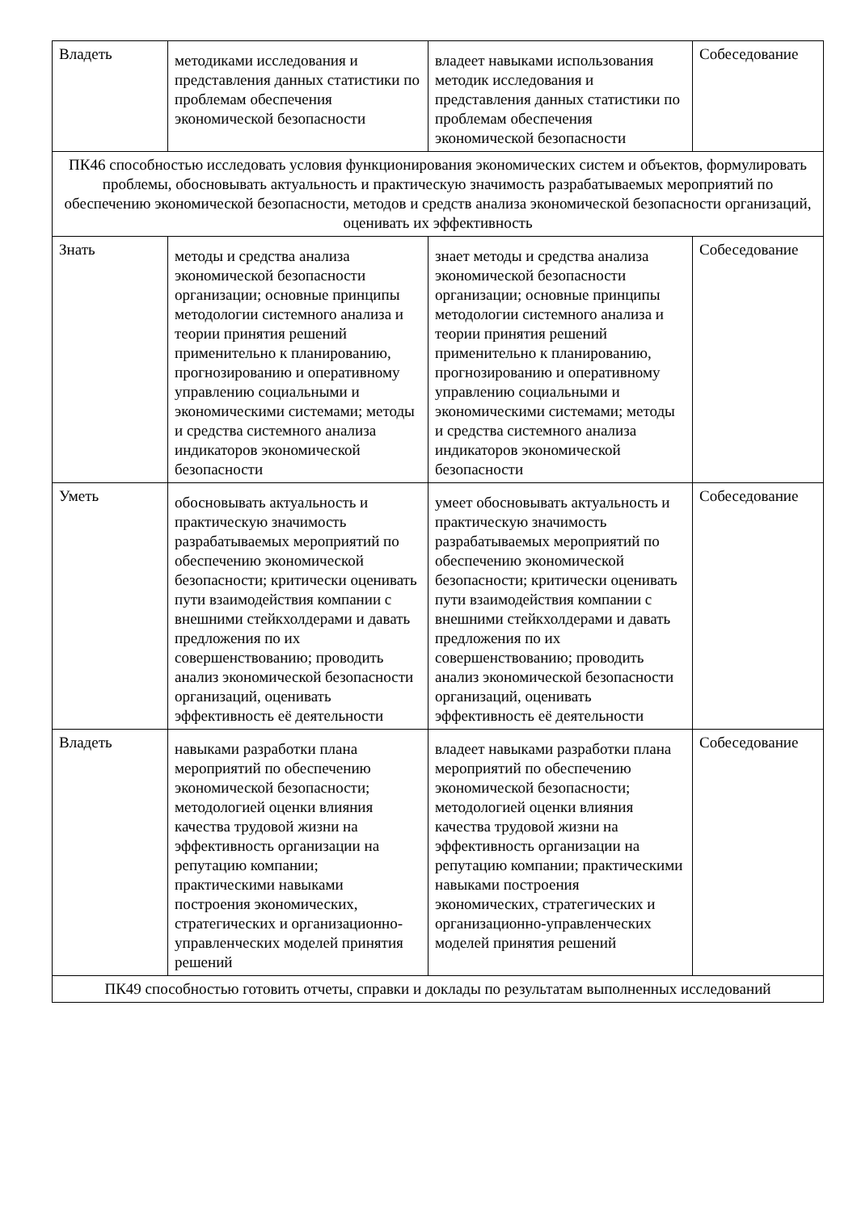| Владеть | методиками исследования и представления данных статистики по проблемам обеспечения экономической безопасности | владеет навыками использования методик исследования и представления данных статистики по проблемам обеспечения экономической безопасности | Собеседование |
| ПК46 способностью исследовать условия функционирования экономических систем и объектов, формулировать проблемы, обосновывать актуальность и практическую значимость разрабатываемых мероприятий по обеспечению экономической безопасности, методов и средств анализа экономической безопасности организаций, оценивать их эффективность | | | |
| Знать | методы и средства анализа экономической безопасности организации; основные принципы методологии системного анализа и теории принятия решений применительно к планированию, прогнозированию и оперативному управлению социальными и экономическими системами; методы и средства системного анализа индикаторов экономической безопасности | знает методы и средства анализа экономической безопасности организации; основные принципы методологии системного анализа и теории принятия решений применительно к планированию, прогнозированию и оперативному управлению социальными и экономическими системами; методы и средства системного анализа индикаторов экономической безопасности | Собеседование |
| Уметь | обосновывать актуальность и практическую значимость разрабатываемых мероприятий по обеспечению экономической безопасности; критически оценивать пути взаимодействия компании с внешними стейкхолдерами и давать предложения по их совершенствованию; проводить анализ экономической безопасности организаций, оценивать эффективность её деятельности | умеет обосновывать актуальность и практическую значимость разрабатываемых мероприятий по обеспечению экономической безопасности; критически оценивать пути взаимодействия компании с внешними стейкхолдерами и давать предложения по их совершенствованию; проводить анализ экономической безопасности организаций, оценивать эффективность её деятельности | Собеседование |
| Владеть | навыками разработки плана мероприятий по обеспечению экономической безопасности; методологией оценки влияния качества трудовой жизни на эффективность организации на репутацию компании; практическими навыками построения экономических, стратегических и организационно-управленческих моделей принятия решений | владеет навыками разработки плана мероприятий по обеспечению экономической безопасности; методологией оценки влияния качества трудовой жизни на эффективность организации на репутацию компании; практическими навыками построения экономических, стратегических и организационно-управленческих моделей принятия решений | Собеседование |
| ПК49 способностью готовить отчеты, справки и доклады по результатам выполненных исследований | | | |